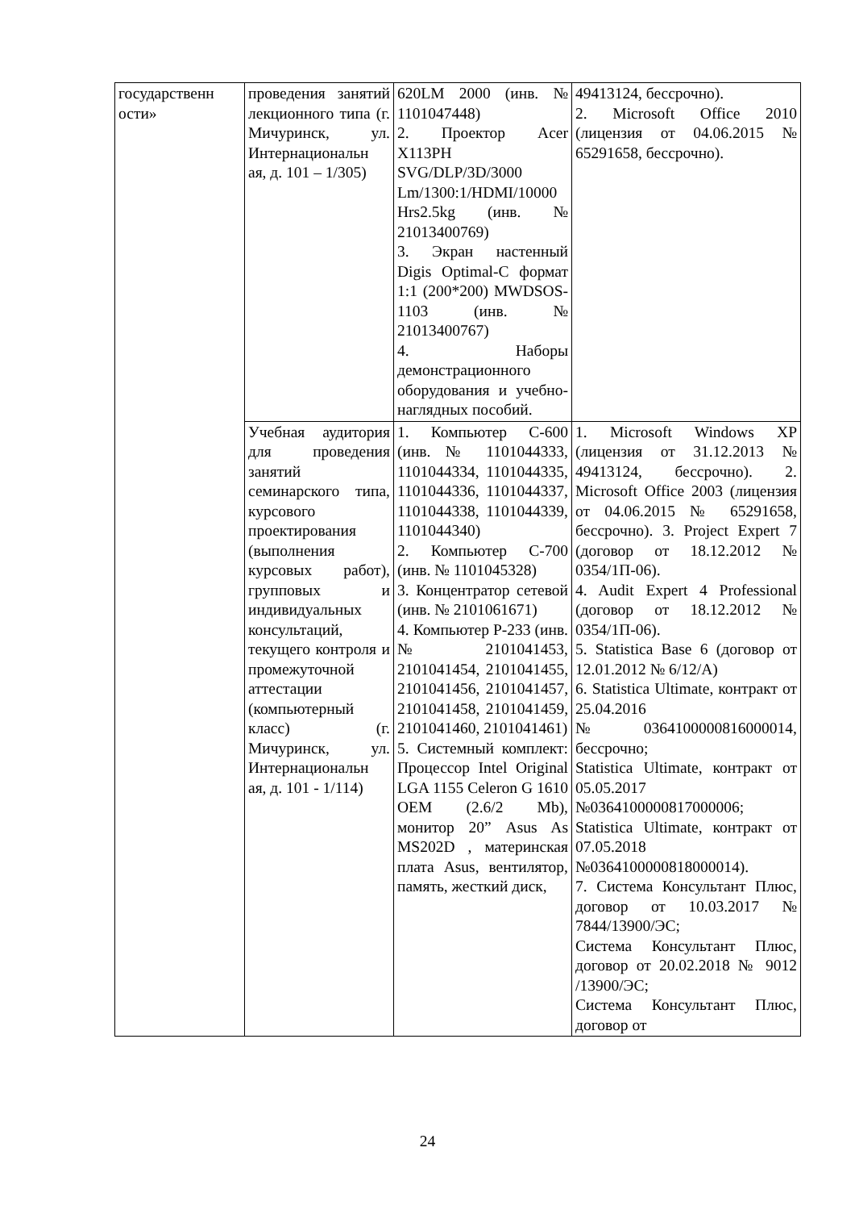| государственн ости» | проведения занятий лекционного типа (г. Мичуринск, ул. Интернациональн ая, д. 101 – 1/305) | 620LM 2000 (инв. № 1101047448) 2. Проектор Acer X113PH SVG/DLP/3D/3000 Lm/1300:1/HDMI/10000 Hrs2.5kg (инв. № 21013400769) 3. Экран настенный Digis Optimal-C формат 1:1 (200*200) MWDSOS-1103 (инв. № 21013400767) 4. Наборы демонстрационного оборудования и учебно-наглядных пособий. | 49413124, бессрочно). 2. Microsoft Office 2010 (лицензия от 04.06.2015 № 65291658, бессрочно). |
| | Учебная аудитория для проведения занятий семинарского типа, курсового проектирования (выполнения курсовых работ), групповых и индивидуальных консультаций, текущего контроля и промежуточной аттестации (компьютерный класс) (г. Мичуринск, ул. Интернациональн ая, д. 101 - 1/114) | 1. Компьютер С-600 (инв. № 1101044333, 1101044334, 1101044335, 1101044336, 1101044337, 1101044338, 1101044339, 1101044340) 2. Компьютер С-700 (инв. № 1101045328) 3. Концентратор сетевой (инв. № 2101061671) 4. Компьютер P-233 (инв. № 2101041453, 2101041454, 2101041455, 2101041456, 2101041457, 2101041458, 2101041459, 2101041460, 2101041461) 5. Системный комплект: Процессор Intel Original LGA 1155 Celeron G 1610 OEM (2.6/2 Mb), монитор 20” Asus As MS202D , материнская плата Asus, вентилятор, память, жесткий диск, | 1. Microsoft Windows XP (лицензия от 31.12.2013 № 49413124, бессрочно). 2. Microsoft Office 2003 (лицензия от 04.06.2015 № 65291658, бессрочно). 3. Project Expert 7 (договор от 18.12.2012 № 0354/1П-06). 4. Audit Expert 4 Professional (договор от 18.12.2012 № 0354/1П-06). 5. Statistica Base 6 (договор от 12.01.2012 № 6/12/А) 6. Statistica Ultimate, контракт от 25.04.2016 №0364100000816000014, бессрочно; Statistica Ultimate, контракт от 05.05.2017 №0364100000817000006; Statistica Ultimate, контракт от 07.05.2018 №0364100000818000014). 7. Система Консультант Плюс, договор от 10.03.2017 № 7844/13900/ЭС; Система Консультант Плюс, договор от 20.02.2018 № 9012 /13900/ЭС; Система Консультант Плюс, договор от |
24